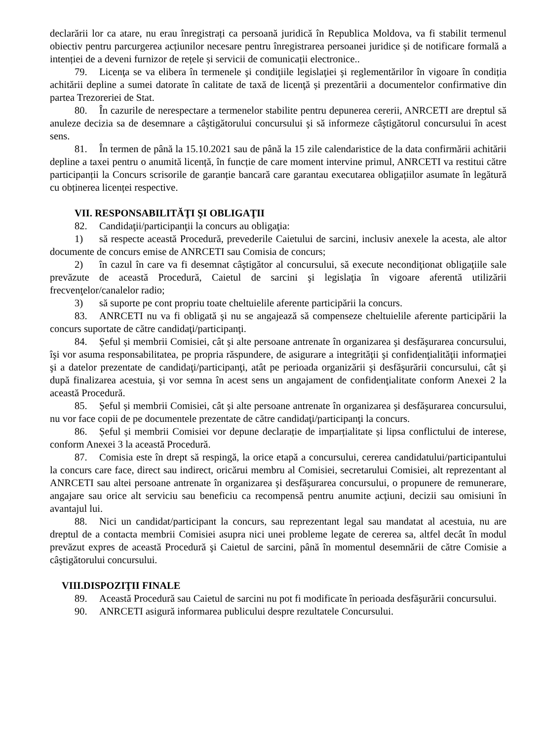declarării lor ca atare, nu erau înregistrați ca persoană juridică în Republica Moldova, va fi stabilit termenul obiectiv pentru parcurgerea acțiunilor necesare pentru înregistrarea persoanei juridice și de notificare formală a intenției de a deveni furnizor de rețele și servicii de comunicații electronice..
79. Licenţa se va elibera în termenele şi condiţiile legislaţiei şi reglementărilor în vigoare în condiția achitării depline a sumei datorate în calitate de taxă de licenţă și prezentării a documentelor confirmative din partea Trezoreriei de Stat.
80. În cazurile de nerespectare a termenelor stabilite pentru depunerea cererii, ANRCETI are dreptul să anuleze decizia sa de desemnare a câştigătorului concursului şi să informeze câştigătorul concursului în acest sens.
81. În termen de până la 15.10.2021 sau de până la 15 zile calendaristice de la data confirmării achitării depline a taxei pentru o anumită licență, în funcție de care moment intervine primul, ANRCETI va restitui către participanții la Concurs scrisorile de garanție bancară care garantau executarea obligațiilor asumate în legătură cu obținerea licenței respective.
VII. RESPONSABILITĂŢI ŞI OBLIGAŢII
82. Candidaţii/participanţii la concurs au obligaţia:
1) să respecte această Procedură, prevederile Caietului de sarcini, inclusiv anexele la acesta, ale altor documente de concurs emise de ANRCETI sau Comisia de concurs;
2) în cazul în care va fi desemnat câştigător al concursului, să execute necondiţionat obligaţiile sale prevăzute de această Procedură, Caietul de sarcini şi legislaţia în vigoare aferentă utilizării frecvenţelor/canalelor radio;
3) să suporte pe cont propriu toate cheltuielile aferente participării la concurs.
83. ANRCETI nu va fi obligată şi nu se angajează să compenseze cheltuielile aferente participării la concurs suportate de către candidaţi/participanţi.
84. Șeful și membrii Comisiei, cât şi alte persoane antrenate în organizarea şi desfăşurarea concursului, îşi vor asuma responsabilitatea, pe propria răspundere, de asigurare a integrităţii şi confidenţialităţii informaţiei şi a datelor prezentate de candidaţi/participanţi, atât pe perioada organizării şi desfăşurării concursului, cât şi după finalizarea acestuia, şi vor semna în acest sens un angajament de confidenţialitate conform Anexei 2 la această Procedură.
85. Șeful și membrii Comisiei, cât şi alte persoane antrenate în organizarea şi desfăşurarea concursului, nu vor face copii de pe documentele prezentate de către candidaţi/participanţi la concurs.
86. Șeful și membrii Comisiei vor depune declarație de imparțialitate și lipsa conflictului de interese, conform Anexei 3 la această Procedură.
87. Comisia este în drept să respingă, la orice etapă a concursului, cererea candidatului/participantului la concurs care face, direct sau indirect, oricărui membru al Comisiei, secretarului Comisiei, alt reprezentant al ANRCETI sau altei persoane antrenate în organizarea şi desfăşurarea concursului, o propunere de remunerare, angajare sau orice alt serviciu sau beneficiu ca recompensă pentru anumite acţiuni, decizii sau omisiuni în avantajul lui.
88. Nici un candidat/participant la concurs, sau reprezentant legal sau mandatat al acestuia, nu are dreptul de a contacta membrii Comisiei asupra nici unei probleme legate de cererea sa, altfel decât în modul prevăzut expres de această Procedură şi Caietul de sarcini, până în momentul desemnării de către Comisie a câştigătorului concursului.
VIII.DISPOZIŢII FINALE
89. Această Procedură sau Caietul de sarcini nu pot fi modificate în perioada desfăşurării concursului.
90. ANRCETI asigură informarea publicului despre rezultatele Concursului.